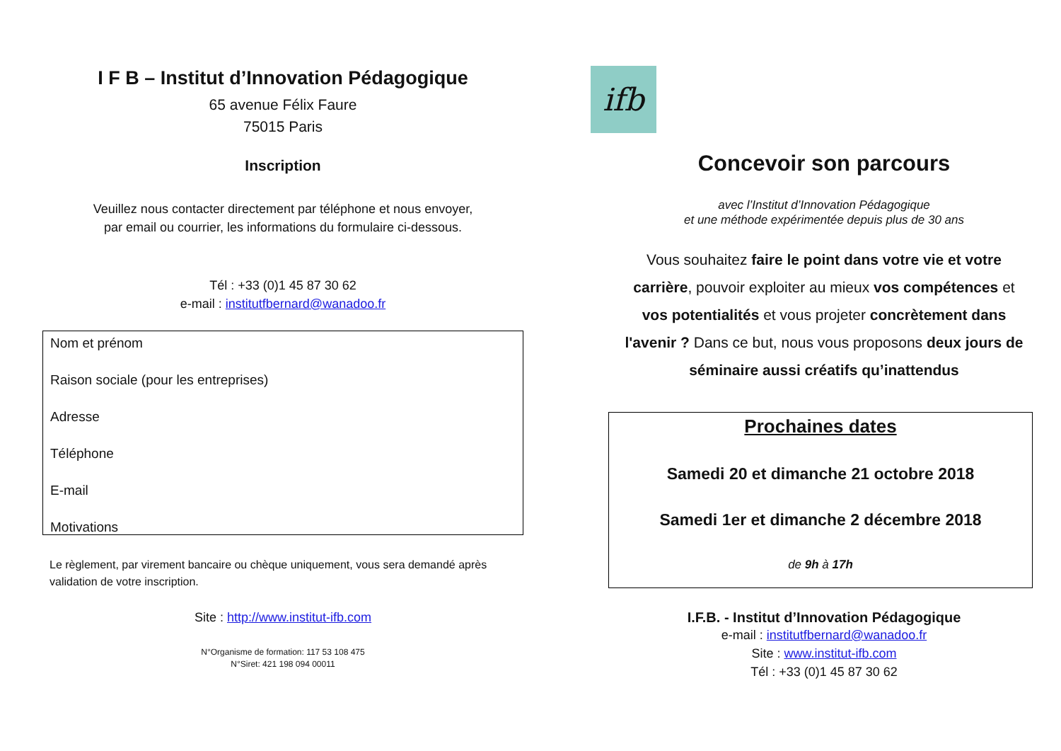I F B – Institut d’Innovation Pédagogique
65 avenue Félix Faure
75015 Paris
Inscription
Veuillez nous contacter directement par téléphone et nous envoyer,
par email ou courrier, les informations du formulaire ci-dessous.
Tél : +33 (0)1 45 87 30 62
e-mail : institutfbernard@wanadoo.fr
Nom et prénom
Raison sociale (pour les entreprises)
Adresse
Téléphone
E-mail
Motivations
Le règlement, par virement bancaire ou chèque uniquement, vous sera demandé après validation de votre inscription.
Site : http://www.institut-ifb.com
N°Organisme de formation: 117 53 108 475
N°Siret: 421 198 094 00011
ifb
Concevoir son parcours
avec l’Institut d’Innovation Pédagogique
et une méthode expérimentée depuis plus de 30 ans
Vous souhaitez faire le point dans votre vie et votre carrière, pouvoir exploiter au mieux vos compétences et vos potentialités et vous projeter concrètement dans l'avenir ? Dans ce but, nous vous proposons deux jours de séminaire aussi créatifs qu’inattendus
Prochaines dates
Samedi 20 et dimanche 21 octobre 2018
Samedi 1er et dimanche 2 décembre 2018
de 9h à 17h
I.F.B. - Institut d’Innovation Pédagogique
e-mail : institutfbernard@wanadoo.fr
Site : www.institut-ifb.com
Tél : +33 (0)1 45 87 30 62